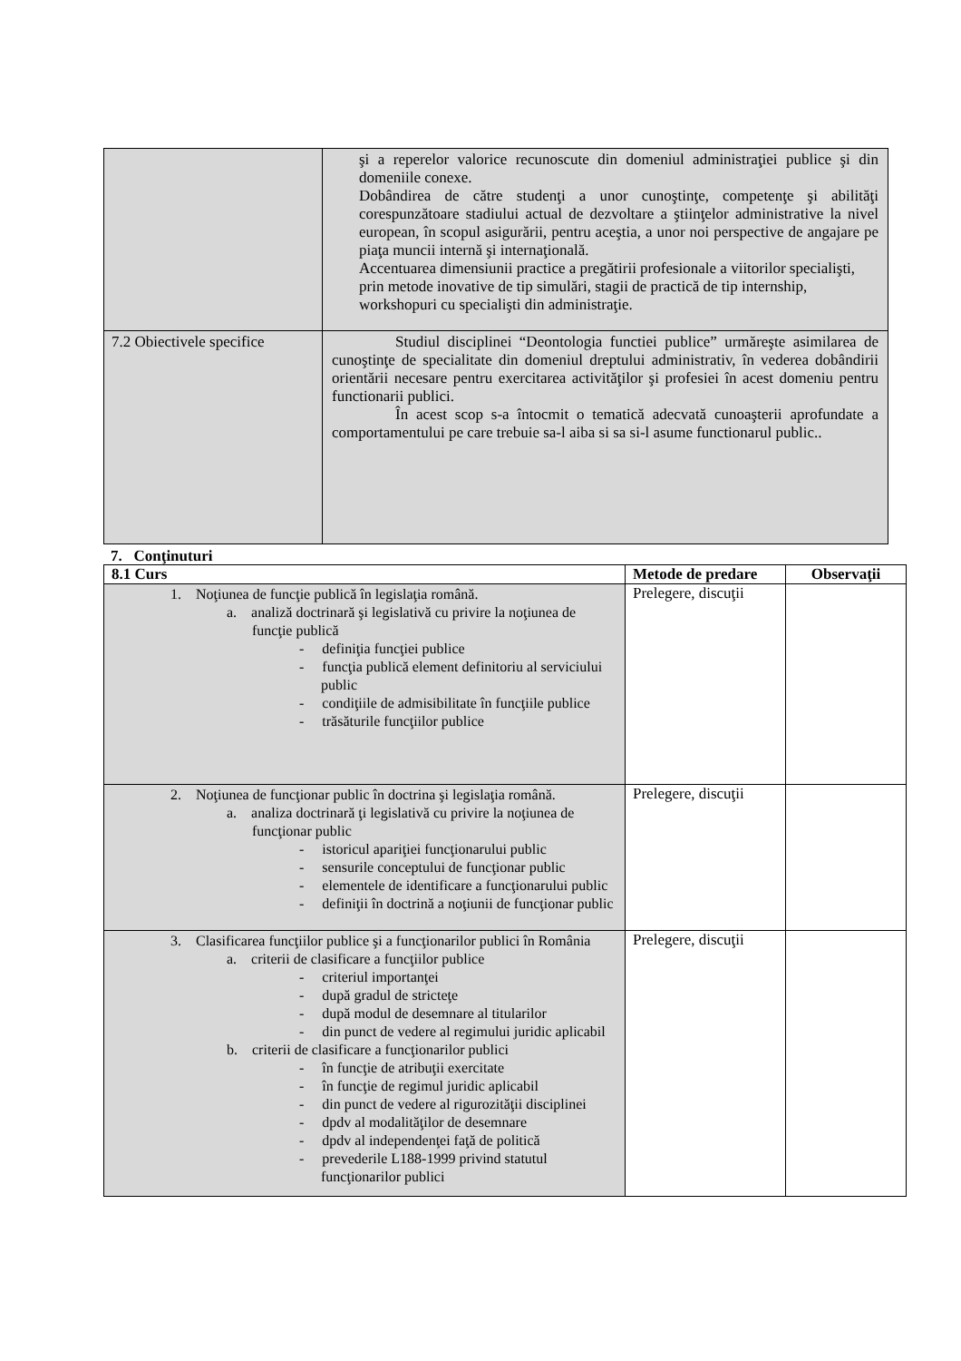| | şi a reperelor valorice recunoscute din domeniul administraţiei publice şi din domeniile conexe. Dobândirea de către studenţi a unor cunoştinţe, competenţe şi abilităţi corespunzătoare stadiului actual de dezvoltare a ştiinţelor administrative la nivel european, în scopul asigurării, pentru aceştia, a unor noi perspective de angajare pe piaţa muncii internă şi internaţională. Accentuarea dimensiunii practice a pregătirii profesionale a viitorilor specialişti, prin metode inovative de tip simulări, stagii de practică de tip internship, workshopuri cu specialişti din administraţie. |
| 7.2 Obiectivele specifice | Studiul disciplinei “Deontologia functiei publice” urmăreşte asimilarea de cunoştinţe de specialitate din domeniul dreptului administrativ, în vederea dobândirii orientării necesare pentru exercitarea activităţilor şi profesiei în acest domeniu pentru functionarii publici. În acest scop s-a întocmit o tematică adecvată cunoaşterii aprofundate a comportamentului pe care trebuie sa-l aiba si sa si-l asume functionarul public.. |
7. Conţinuturi
| 8.1 Curs | Metode de predare | Observaţii |
| --- | --- | --- |
| 1. Noţiunea de funcţie publică în legislaţia română. a. analiză doctrinară şi legislativă cu privire la noţiunea de funcţie publică - definiţia funcţiei publice - funcţia publică element definitoriu al serviciului public - condiţiile de admisibilitate în funcţiile publice - trăsăturile funcţiilor publice | Prelegere, discuţii | |
| 2. Noţiunea de funcţionar public în doctrina şi legislaţia română. a. analiza doctrinară ţi legislativă cu privire la noţiunea de funcţionar public - istoricul apariţiei funcţionarului public - sensurile conceptului de funcţionar public - elementele de identificare a funcţionarului public - definiţii în doctrină a noţiunii de funcţionar public | Prelegere, discuţii | |
| 3. Clasificarea funcţiilor publice şi a funcţionarilor publici în România a. criterii de clasificare a funcţiilor publice - criteriul importanţei - după gradul de stricteţe - după modul de desemnare al titularilor - din punct de vedere al regimului juridic aplicabil b. criterii de clasificare a funcţionarilor publici - în funcţie de atribuţii exercitate - în funcţie de regimul juridic aplicabil - din punct de vedere al rigurozităţii disciplinei - dpdv al modalităţilor de desemnare - dpdv al independenţei faţă de politică - prevederile L188-1999 privind statutul funcţionarilor publici | Prelegere, discuţii | |